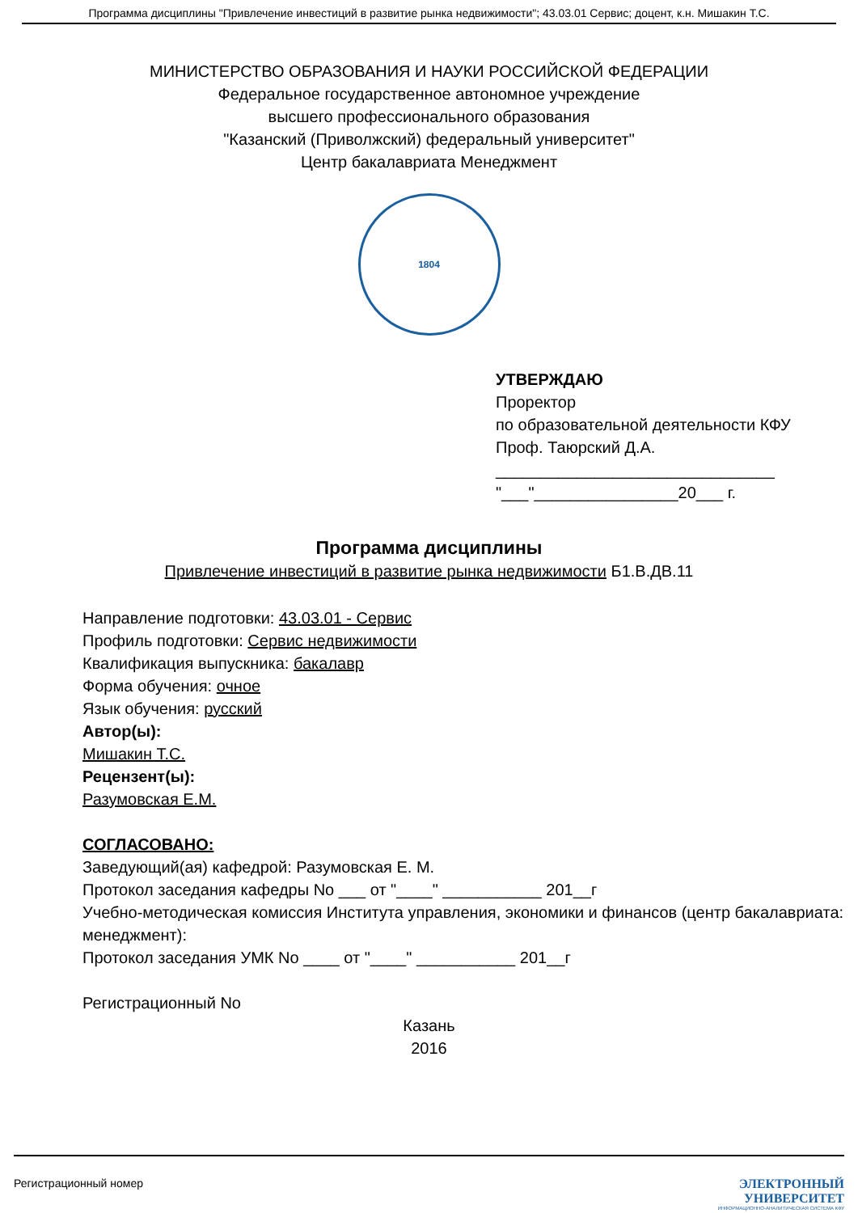Программа дисциплины "Привлечение инвестиций в развитие рынка недвижимости"; 43.03.01 Сервис; доцент, к.н. Мишакин Т.С.
МИНИСТЕРСТВО ОБРАЗОВАНИЯ И НАУКИ РОССИЙСКОЙ ФЕДЕРАЦИИ
Федеральное государственное автономное учреждение
высшего профессионального образования
"Казанский (Приволжский) федеральный университет"
Центр бакалавриата Менеджмент
1804
УТВЕРЖДАЮ
Проректор
по образовательной деятельности КФУ
Проф. Таюрский Д.А.
_______________________________
"___"________________20___ г.
Программа дисциплины
Привлечение инвестиций в развитие рынка недвижимости Б1.В.ДВ.11
Направление подготовки: 43.03.01 - Сервис
Профиль подготовки: Сервис недвижимости
Квалификация выпускника: бакалавр
Форма обучения: очное
Язык обучения: русский
Автор(ы):
Мишакин Т.С.
Рецензент(ы):
Разумовская Е.М.
СОГЛАСОВАНО:
Заведующий(ая) кафедрой: Разумовская Е. М.
Протокол заседания кафедры No ___ от "____" ___________ 201__г
Учебно-методическая комиссия Института управления, экономики и финансов (центр бакалавриата: менеджмент):
Протокол заседания УМК No ____ от "____" ___________ 201__г
Регистрационный No
Казань
2016
Регистрационный номер ЭЛЕКТРОННЫЙ
УНИВЕРСИТЕТ
ИНФОРМАЦИОННО-АНАЛИТИЧЕСКАЯ СИСТЕМА КФУ